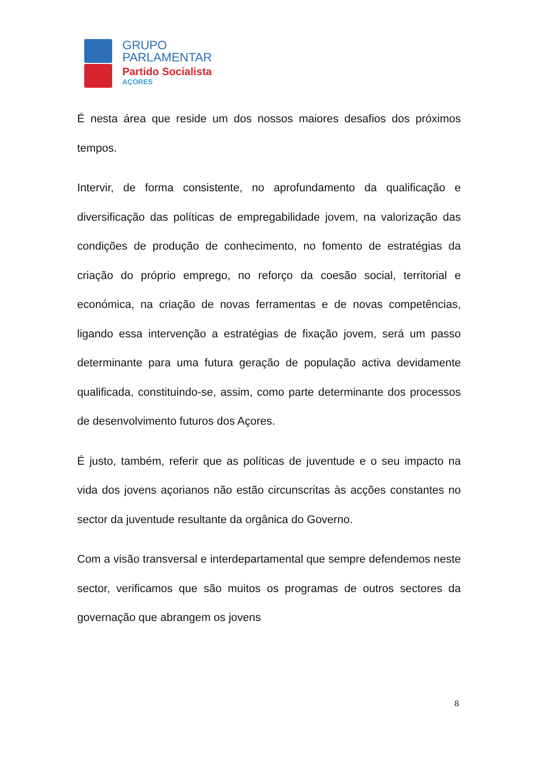GRUPO
PARLAMENTAR
Partido Socialista
AÇORES
É nesta área que reside um dos nossos maiores desafios dos próximos tempos.
Intervir, de forma consistente, no aprofundamento da qualificação e diversificação das políticas de empregabilidade jovem, na valorização das condições de produção de conhecimento, no fomento de estratégias da criação do próprio emprego, no reforço da coesão social, territorial e económica, na criação de novas ferramentas e de novas competências, ligando essa intervenção a estratégias de fixação jovem, será um passo determinante para uma futura geração de população activa devidamente qualificada, constituindo-se, assim, como parte determinante dos processos de desenvolvimento futuros dos Açores.
É justo, também, referir que as políticas de juventude e o seu impacto na vida dos jovens açorianos não estão circunscritas às acções constantes no sector da juventude resultante da orgânica do Governo.
Com a visão transversal e interdepartamental que sempre defendemos neste sector, verificamos que são muitos os programas de outros sectores da governação que abrangem os jovens
8